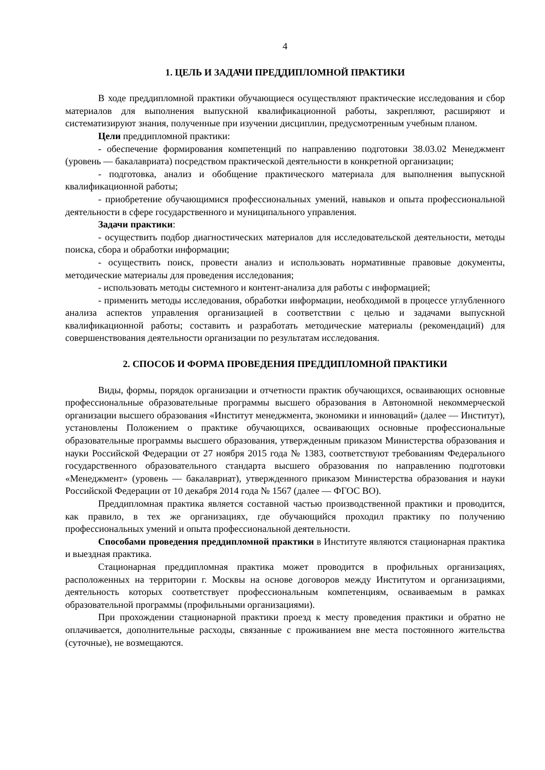4
1. ЦЕЛЬ И ЗАДАЧИ ПРЕДДИПЛОМНОЙ ПРАКТИКИ
В ходе преддипломной практики обучающиеся осуществляют практические исследования и сбор материалов для выполнения выпускной квалификационной работы, закрепляют, расширяют и систематизируют знания, полученные при изучении дисциплин, предусмотренным учебным планом.
Цели преддипломной практики:
- обеспечение формирования компетенций по направлению подготовки 38.03.02 Менеджмент (уровень — бакалавриата) посредством практической деятельности в конкретной организации;
- подготовка, анализ и обобщение практического материала для выполнения выпускной квалификационной работы;
- приобретение обучающимися профессиональных умений, навыков и опыта профессиональной деятельности в сфере государственного и муниципального управления.
Задачи практики:
- осуществить подбор диагностических материалов для исследовательской деятельности, методы поиска, сбора и обработки информации;
- осуществить поиск, провести анализ и использовать нормативные правовые документы, методические материалы для проведения исследования;
- использовать методы системного и контент-анализа для работы с информацией;
- применить методы исследования, обработки информации, необходимой в процессе углубленного анализа аспектов управления организацией в соответствии с целью и задачами выпускной квалификационной работы; составить и разработать методические материалы (рекомендаций) для совершенствования деятельности организации по результатам исследования.
2. СПОСОБ И ФОРМА ПРОВЕДЕНИЯ ПРЕДДИПЛОМНОЙ ПРАКТИКИ
Виды, формы, порядок организации и отчетности практик обучающихся, осваивающих основные профессиональные образовательные программы высшего образования в Автономной некоммерческой организации высшего образования «Институт менеджмента, экономики и инноваций» (далее — Институт), установлены Положением о практике обучающихся, осваивающих основные профессиональные образовательные программы высшего образования, утвержденным приказом Министерства образования и науки Российской Федерации от 27 ноября 2015 года № 1383, соответствуют требованиям Федерального государственного образовательного стандарта высшего образования по направлению подготовки «Менеджмент» (уровень — бакалавриат), утвержденного приказом Министерства образования и науки Российской Федерации от 10 декабря 2014 года № 1567 (далее — ФГОС ВО).
Преддипломная практика является составной частью производственной практики и проводится, как правило, в тех же организациях, где обучающийся проходил практику по получению профессиональных умений и опыта профессиональной деятельности.
Способами проведения преддипломной практики в Институте являются стационарная практика и выездная практика.
Стационарная преддипломная практика может проводится в профильных организациях, расположенных на территории г. Москвы на основе договоров между Институтом и организациями, деятельность которых соответствует профессиональным компетенциям, осваиваемым в рамках образовательной программы (профильными организациями).
При прохождении стационарной практики проезд к месту проведения практики и обратно не оплачивается, дополнительные расходы, связанные с проживанием вне места постоянного жительства (суточные), не возмещаются.